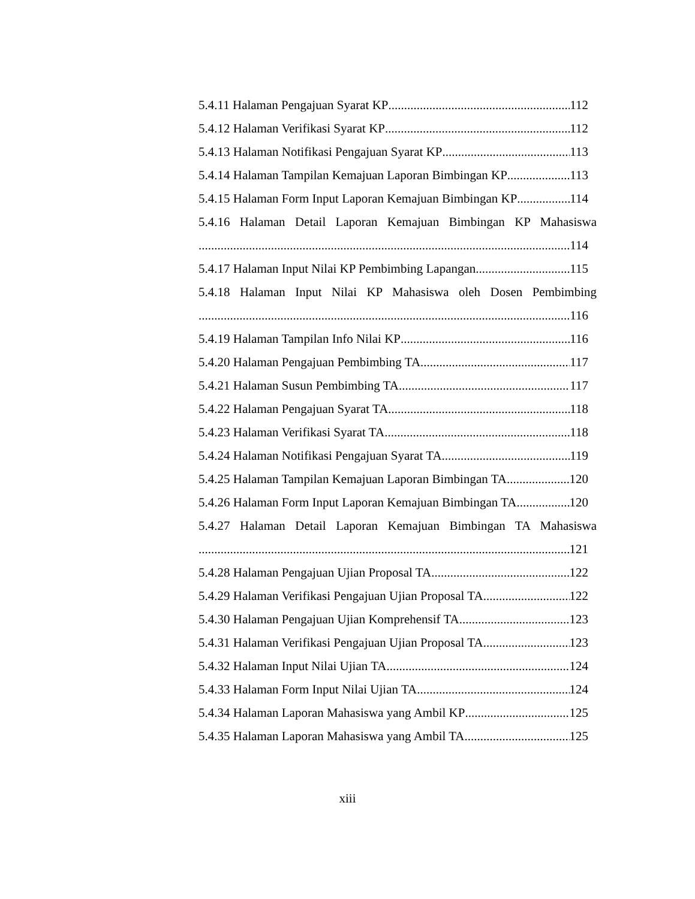5.4.11 Halaman Pengajuan Syarat KP 112
5.4.12 Halaman Verifikasi Syarat KP 112
5.4.13 Halaman Notifikasi Pengajuan Syarat KP 113
5.4.14 Halaman Tampilan Kemajuan Laporan Bimbingan KP 113
5.4.15 Halaman Form Input Laporan Kemajuan Bimbingan KP 114
5.4.16 Halaman Detail Laporan Kemajuan Bimbingan KP Mahasiswa
114
5.4.17 Halaman Input Nilai KP Pembimbing Lapangan 115
5.4.18 Halaman Input Nilai KP Mahasiswa oleh Dosen Pembimbing
116
5.4.19 Halaman Tampilan Info Nilai KP 116
5.4.20 Halaman Pengajuan Pembimbing TA 117
5.4.21 Halaman Susun Pembimbing TA 117
5.4.22 Halaman Pengajuan Syarat TA 118
5.4.23 Halaman Verifikasi Syarat TA 118
5.4.24 Halaman Notifikasi Pengajuan Syarat TA 119
5.4.25 Halaman Tampilan Kemajuan Laporan Bimbingan TA 120
5.4.26 Halaman Form Input Laporan Kemajuan Bimbingan TA 120
5.4.27 Halaman Detail Laporan Kemajuan Bimbingan TA Mahasiswa
121
5.4.28 Halaman Pengajuan Ujian Proposal TA 122
5.4.29 Halaman Verifikasi Pengajuan Ujian Proposal TA 122
5.4.30 Halaman Pengajuan Ujian Komprehensif TA 123
5.4.31 Halaman Verifikasi Pengajuan Ujian Proposal TA 123
5.4.32 Halaman Input Nilai Ujian TA 124
5.4.33 Halaman Form Input Nilai Ujian TA 124
5.4.34 Halaman Laporan Mahasiswa yang Ambil KP 125
5.4.35 Halaman Laporan Mahasiswa yang Ambil TA 125
xiii